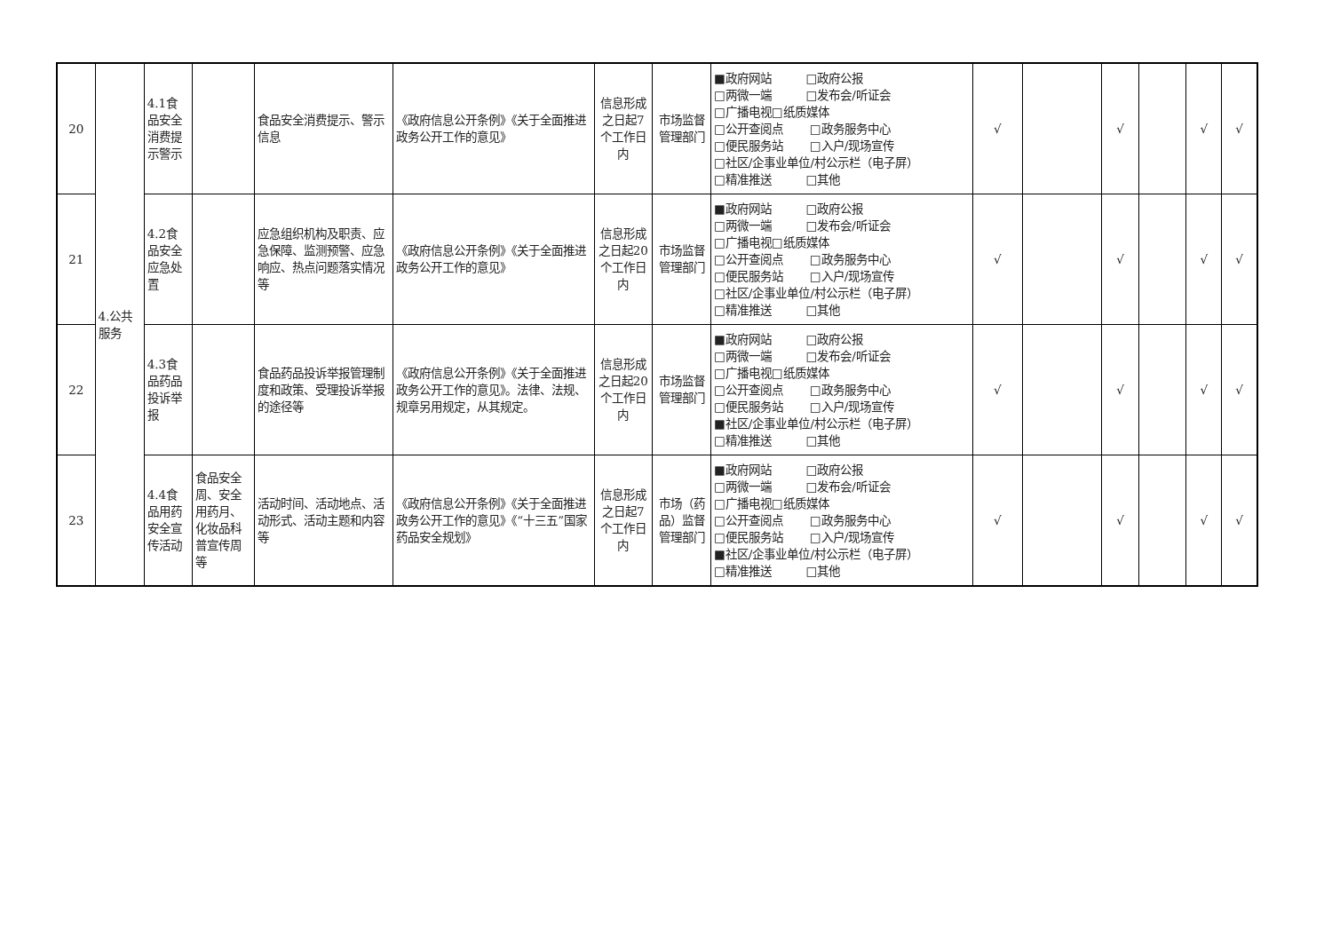| 20 | 4.公共服务 | 4.1食品安全消费提示警示 | | 食品安全消费提示、警示信息 | 《政府信息公开条例》《关于全面推进政务公开工作的意见》 | 信息形成之日起7个工作日内 | 市场监督管理部门 | ■政府网站 □政府公报 □两微一端 □发布会/听证会 □广播电视□纸质媒体 □公开查阅点 □政务服务中心 □便民服务站 □入户/现场宣传 □社区/企事业单位/村公示栏（电子屏） □精准推送 □其他 | √ | | √ | | √ | √ |
| 21 | | 4.2食品安全应急处置 | | 应急组织机构及职责、应急保障、监测预警、应急响应、热点问题落实情况等 | 《政府信息公开条例》《关于全面推进政务公开工作的意见》 | 信息形成之日起20个工作日内 | 市场监督管理部门 | ■政府网站 □政府公报 □两微一端 □发布会/听证会 □广播电视□纸质媒体 □公开查阅点 □政务服务中心 □便民服务站 □入户/现场宣传 □社区/企事业单位/村公示栏（电子屏） □精准推送 □其他 | √ | | √ | | √ | √ |
| 22 | | 4.3食品药品投诉举报 | | 食品药品投诉举报管理制度和政策、受理投诉举报的途径等 | 《政府信息公开条例》《关于全面推进政务公开工作的意见》。法律、法规、规章另用规定，从其规定。 | 信息形成之日起20个工作日内 | 市场监督管理部门 | ■政府网站 □政府公报 □两微一端 □发布会/听证会 □广播电视□纸质媒体 □公开查阅点 □政务服务中心 □便民服务站 □入户/现场宣传 ■社区/企事业单位/村公示栏（电子屏） □精准推送 □其他 | √ | | √ | | √ | √ |
| 23 | | 4.4食品用药安全宣传活动 | 食品安全周、安全用药月、化妆品科普宣传周等 | 活动时间、活动地点、活动形式、活动主题和内容等 | 《政府信息公开条例》《关于全面推进政务公开工作的意见》《“十三五”国家药品安全规划》 | 信息形成之日起7个工作日内 | 市场（药品）监督管理部门 | ■政府网站 □政府公报 □两微一端 □发布会/听证会 □广播电视□纸质媒体 □公开查阅点 □政务服务中心 □便民服务站 □入户/现场宣传 ■社区/企事业单位/村公示栏（电子屏） □精准推送 □其他 | √ | | √ | | √ | √ |